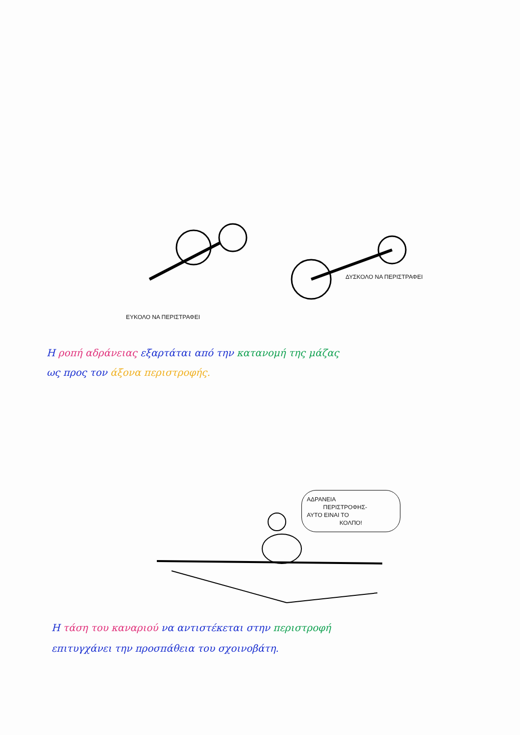ΔΥΣΚΟΛΟ ΝΑ ΠΕΡΙΣΤΡΑΦΕΙ
ΕΥΚΟΛΟ ΝΑ ΠΕΡΙΣΤΡΑΦΕΙ
Η ροπή αδράνειας εξαρτάται από την κατανομή της μάζας
ως προς τον άξονα περιστροφής.
ΑΔΡΑΝΕΙΑ
ΠΕΡΙΣΤΡΟΦΗΣ-
ΑΥΤΟ ΕΙΝΑΙ ΤΟ
ΚΟΛΠΟ!
Η τάση του καναριού να αντιστέκεται στην περιστροφή
επιτυγχάνει την προσπάθεια του σχοινοβάτη.